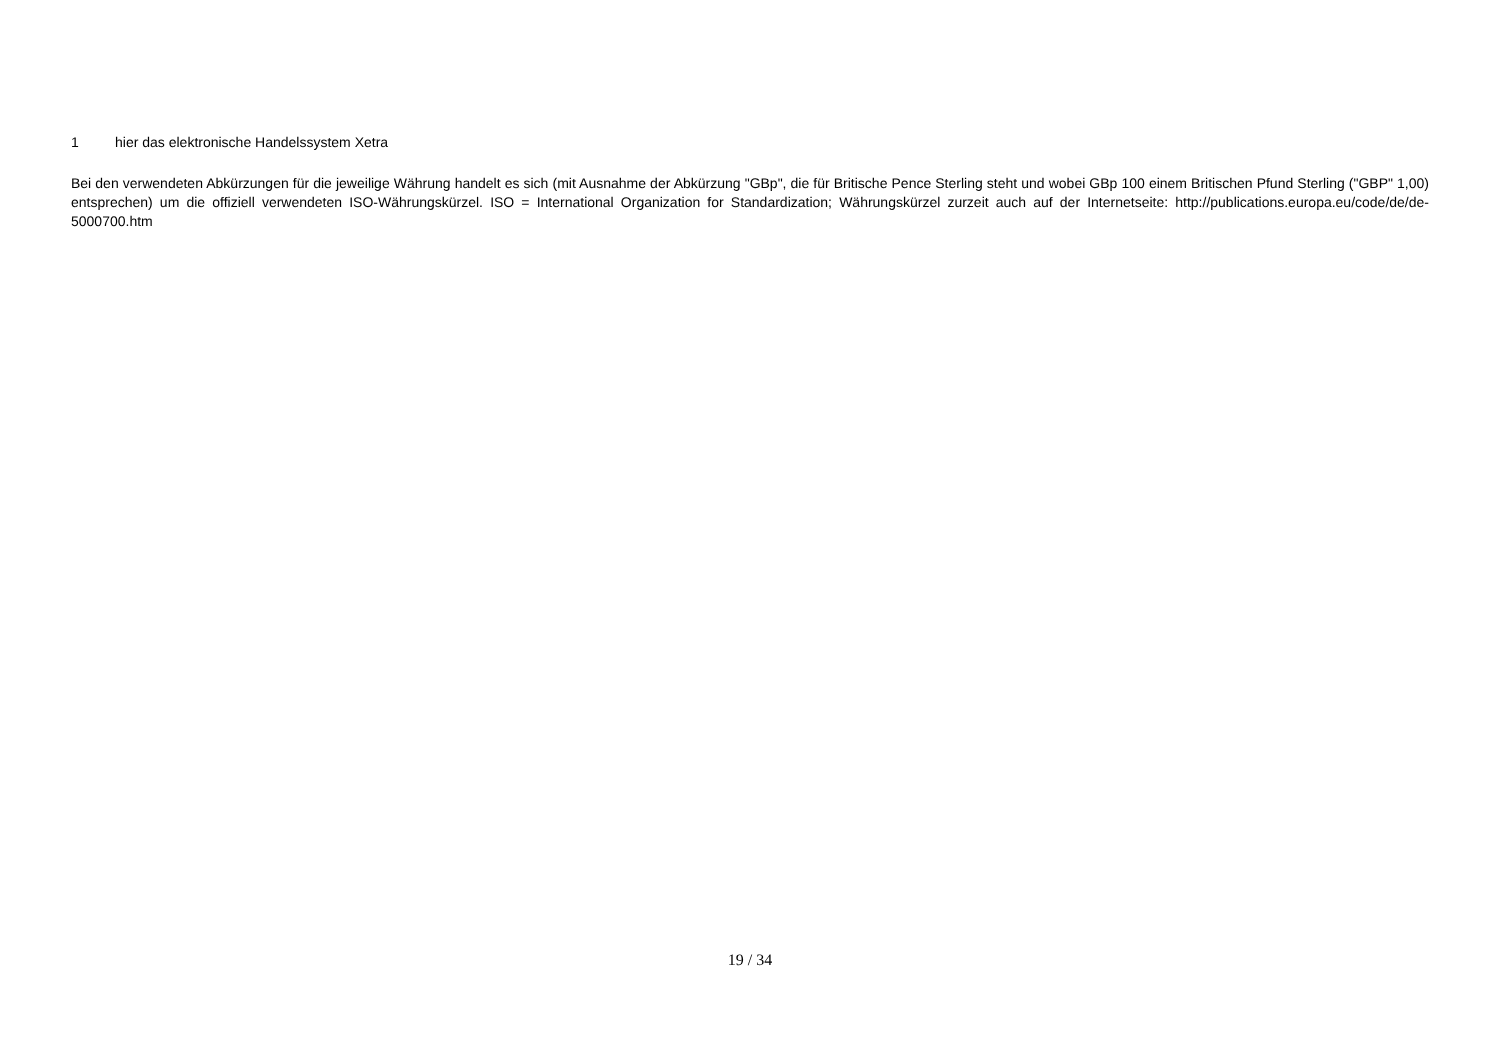1 hier das elektronische Handelssystem Xetra
Bei den verwendeten Abkürzungen für die jeweilige Währung handelt es sich (mit Ausnahme der Abkürzung "GBp", die für Britische Pence Sterling steht und wobei GBp 100 einem Britischen Pfund Sterling ("GBP" 1,00) entsprechen) um die offiziell verwendeten ISO-Währungskürzel. ISO = International Organization for Standardization; Währungskürzel zurzeit auch auf der Internetseite: http://publications.europa.eu/code/de/de-5000700.htm
19 / 34